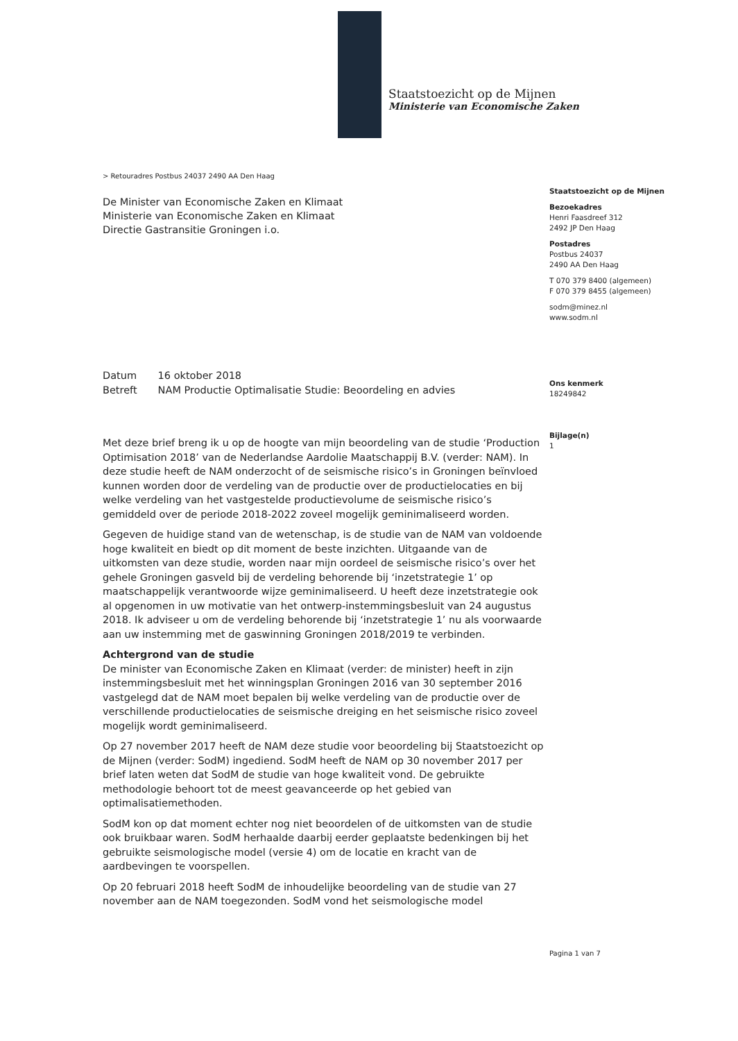Staatstoezicht op de Mijnen
Ministerie van Economische Zaken
Staatstoezicht op de Mijnen
Bezoekadres
Henri Faasdreef 312
2492 JP Den Haag
Postadres
Postbus 24037
2490 AA Den Haag
T 070 379 8400 (algemeen)
F 070 379 8455 (algemeen)
sodm@minez.nl
www.sodm.nl
Ons kenmerk
18249842
Bijlage(n)
1
> Retouradres Postbus 24037 2490 AA Den Haag
De Minister van Economische Zaken en Klimaat
Ministerie van Economische Zaken en Klimaat
Directie Gastransitie Groningen i.o.
Datum 16 oktober 2018
Betreft NAM Productie Optimalisatie Studie: Beoordeling en advies
Met deze brief breng ik u op de hoogte van mijn beoordeling van de studie ‘Production Optimisation 2018’ van de Nederlandse Aardolie Maatschappij B.V. (verder: NAM). In deze studie heeft de NAM onderzocht of de seismische risico’s in Groningen beïnvloed kunnen worden door de verdeling van de productie over de productielocaties en bij welke verdeling van het vastgestelde productievolume de seismische risico’s gemiddeld over de periode 2018-2022 zoveel mogelijk geminimaliseerd worden.
Gegeven de huidige stand van de wetenschap, is de studie van de NAM van voldoende hoge kwaliteit en biedt op dit moment de beste inzichten. Uitgaande van de uitkomsten van deze studie, worden naar mijn oordeel de seismische risico’s over het gehele Groningen gasveld bij de verdeling behorende bij ‘inzetstrategie 1’ op maatschappelijk verantwoorde wijze geminimaliseerd. U heeft deze inzetstrategie ook al opgenomen in uw motivatie van het ontwerp-instemmingsbesluit van 24 augustus 2018. Ik adviseer u om de verdeling behorende bij ‘inzetstrategie 1’ nu als voorwaarde aan uw instemming met de gaswinning Groningen 2018/2019 te verbinden.
Achtergrond van de studie
De minister van Economische Zaken en Klimaat (verder: de minister) heeft in zijn instemmingsbesluit met het winningsplan Groningen 2016 van 30 september 2016 vastgelegd dat de NAM moet bepalen bij welke verdeling van de productie over de verschillende productielocaties de seismische dreiging en het seismische risico zoveel mogelijk wordt geminimaliseerd.
Op 27 november 2017 heeft de NAM deze studie voor beoordeling bij Staatstoezicht op de Mijnen (verder: SodM) ingediend. SodM heeft de NAM op 30 november 2017 per brief laten weten dat SodM de studie van hoge kwaliteit vond. De gebruikte methodologie behoort tot de meest geavanceerde op het gebied van optimalisatiemethoden.
SodM kon op dat moment echter nog niet beoordelen of de uitkomsten van de studie ook bruikbaar waren. SodM herhaalde daarbij eerder geplaatste bedenkingen bij het gebruikte seismologische model (versie 4) om de locatie en kracht van de aardbevingen te voorspellen.
Op 20 februari 2018 heeft SodM de inhoudelijke beoordeling van de studie van 27 november aan de NAM toegezonden. SodM vond het seismologische model
Pagina 1 van 7